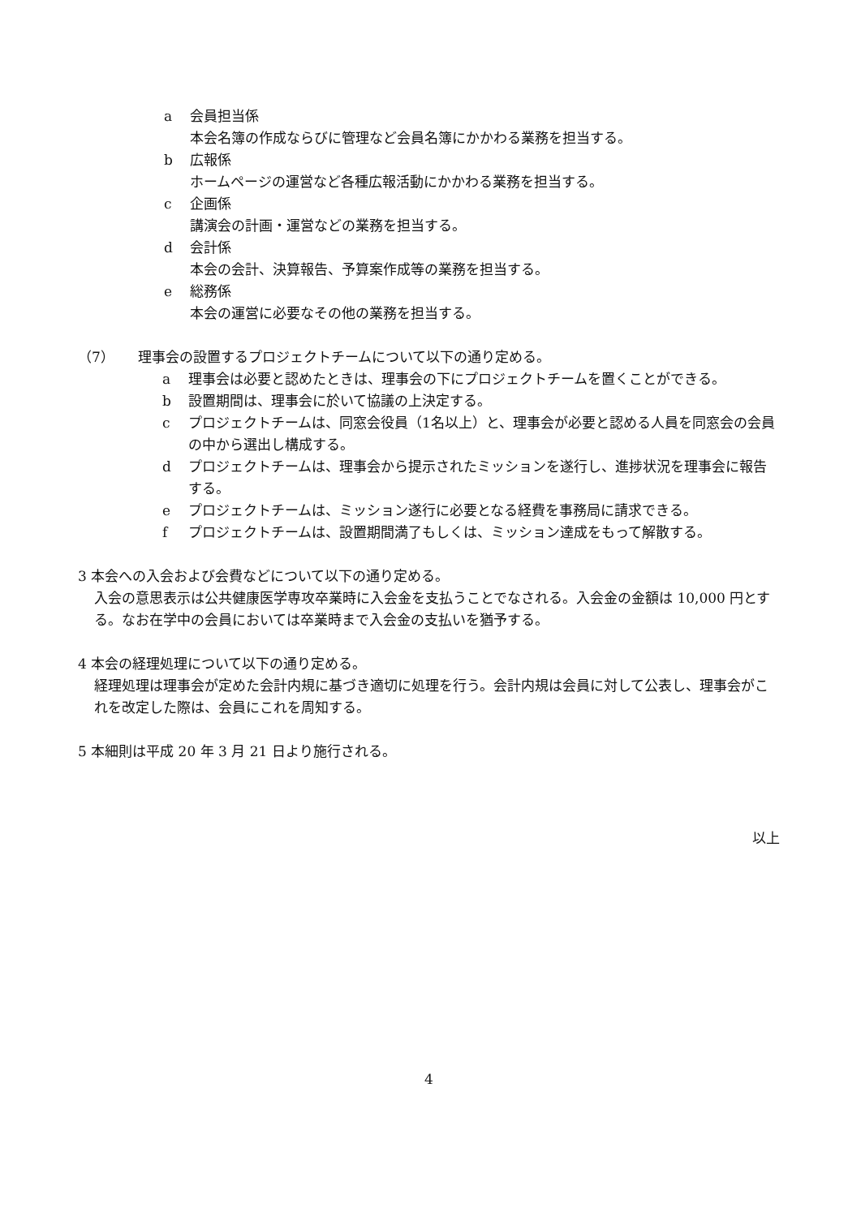a 会員担当係
本会名簿の作成ならびに管理など会員名簿にかかわる業務を担当する。
b 広報係
ホームページの運営など各種広報活動にかかわる業務を担当する。
c 企画係
講演会の計画・運営などの業務を担当する。
d 会計係
本会の会計、決算報告、予算案作成等の業務を担当する。
e 総務係
本会の運営に必要なその他の業務を担当する。
（7） 理事会の設置するプロジェクトチームについて以下の通り定める。
a 理事会は必要と認めたときは、理事会の下にプロジェクトチームを置くことができる。
b 設置期間は、理事会に於いて協議の上決定する。
c プロジェクトチームは、同窓会役員（1名以上）と、理事会が必要と認める人員を同窓会の会員の中から選出し構成する。
d プロジェクトチームは、理事会から提示されたミッションを遂行し、進捗状況を理事会に報告する。
e プロジェクトチームは、ミッション遂行に必要となる経費を事務局に請求できる。
f プロジェクトチームは、設置期間満了もしくは、ミッション達成をもって解散する。
3 本会への入会および会費などについて以下の通り定める。
入会の意思表示は公共健康医学専攻卒業時に入会金を支払うことでなされる。入会金の金額は 10,000 円とする。なお在学中の会員においては卒業時まで入会金の支払いを猶予する。
4 本会の経理処理について以下の通り定める。
経理処理は理事会が定めた会計内規に基づき適切に処理を行う。会計内規は会員に対して公表し、理事会がこれを改定した際は、会員にこれを周知する。
5 本細則は平成 20 年 3 月 21 日より施行される。
以上
4